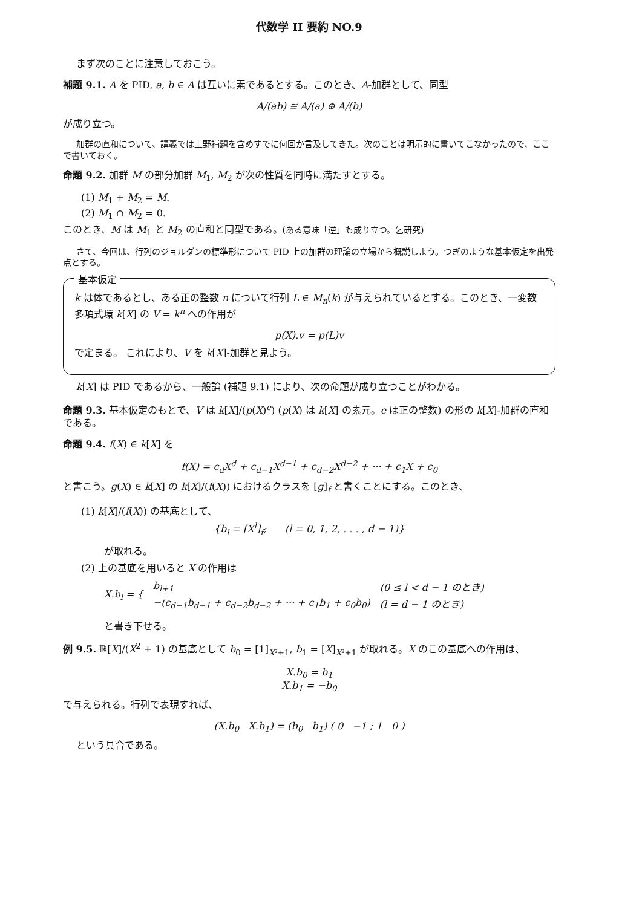代数学 II 要約 NO.9
まず次のことに注意しておこう。
補題 9.1. A を PID, a, b ∈ A は互いに素であるとする。このとき、A-加群として、同型
A/(ab) ≅ A/(a) ⊕ A/(b)
が成り立つ。
加群の直和について、講義では上野補題を含めすでに何回か言及してきた。次のことは明示的に書いてこなかったので、ここで書いておく。
命題 9.2. 加群 M の部分加群 M<sub>1</sub>, M<sub>2</sub> が次の性質を同時に満たすとする。
(1) M<sub>1</sub> + M<sub>2</sub> = M.
(2) M<sub>1</sub> ∩ M<sub>2</sub> = 0.
このとき、M は M<sub>1</sub> と M<sub>2</sub> の直和と同型である。(ある意味「逆」も成り立つ。乞研究)
さて、今回は、行列のジョルダンの標準形について PID 上の加群の理論の立場から概説しよう。つぎのような基本仮定を出発点とする。
基本仮定
k は体であるとし、ある正の整数 n について行列 L ∈ M<sub>n</sub>(k) が与えられているとする。このとき、一変数多項式環 k[X] の V = k<sup>n</sup> への作用が
p(X).v = p(L)v
で定まる。 これにより、V を k[X]-加群と見よう。
k[X] は PID であるから、一般論 (補題 9.1) により、次の命題が成り立つことがわかる。
命題 9.3. 基本仮定のもとで、V は k[X]/(p(X)<sup>e</sup>) (p(X) は k[X] の素元。e は正の整数) の形の k[X]-加群の直和である。
命題 9.4. f(X) ∈ k[X] を
f(X) = c<sub>d</sub>X<sup>d</sup> + c<sub>d−1</sub>X<sup>d−1</sup> + c<sub>d−2</sub>X<sup>d−2</sup> + ··· + c<sub>1</sub>X + c<sub>0</sub>
と書こう。g(X) ∈ k[X] の k[X]/(f(X)) におけるクラスを [g]<sub>f</sub> と書くことにする。このとき、
(1) k[X]/(f(X)) の基底として、
{b<sub>l</sub> = [X<sup>l</sup>]<sub>f</sub>; (l = 0, 1, 2, . . . , d − 1)}
が取れる。
(2) 上の基底を用いると X の作用は
| X.b<sub>l</sub> = { | b<sub>l+1</sub> | (0 ≤ l < d − 1 のとき) |
| | −(c<sub>d−1</sub>b<sub>d−1</sub> + c<sub>d−2</sub>b<sub>d−2</sub> + ··· + c<sub>1</sub>b<sub>1</sub> + c<sub>0</sub>b<sub>0</sub>) | (l = d − 1 のとき) |
と書き下せる。
例 9.5. ℝ[X]/(X<sup>2</sup> + 1) の基底として b<sub>0</sub> = [1]<sub>X²+1</sub>, b<sub>1</sub> = [X]<sub>X²+1</sub> が取れる。X のこの基底への作用は、
X.b<sub>0</sub> = b<sub>1</sub>
X.b<sub>1</sub> = −b<sub>0</sub>
で与えられる。行列で表現すれば、
(X.b<sub>0</sub> X.b<sub>1</sub>) = (b<sub>0</sub> b<sub>1</sub>) ( 0 −1 ; 1 0 )
という具合である。